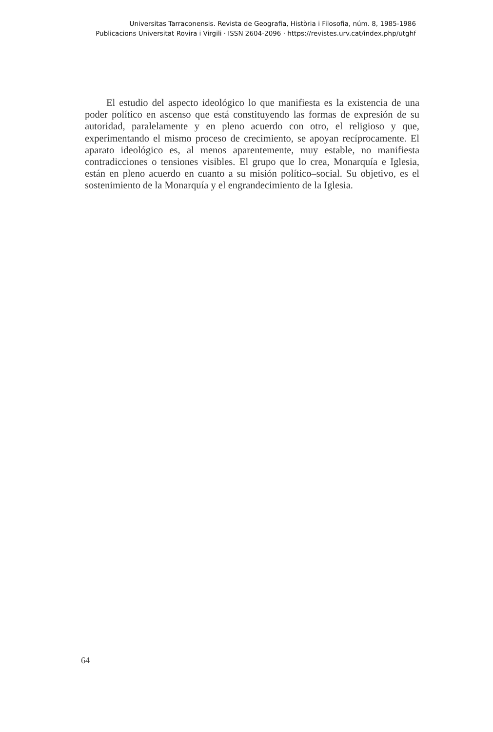Universitas Tarraconensis. Revista de Geografia, Història i Filosofia, núm. 8, 1985-1986
Publicacions Universitat Rovira i Virgili · ISSN 2604-2096 · https://revistes.urv.cat/index.php/utghf
El estudio del aspecto ideológico lo que manifiesta es la existencia de una poder político en ascenso que está constituyendo las formas de expresión de su autoridad, paralelamente y en pleno acuerdo con otro, el religioso y que, experimentando el mismo proceso de crecimiento, se apoyan recíprocamente. El aparato ideológico es, al menos aparentemente, muy estable, no manifiesta contradicciones o tensiones visibles. El grupo que lo crea, Monarquía e Iglesia, están en pleno acuerdo en cuanto a su misión político–social. Su objetivo, es el sostenimiento de la Monarquía y el engrandecimiento de la Iglesia.
64